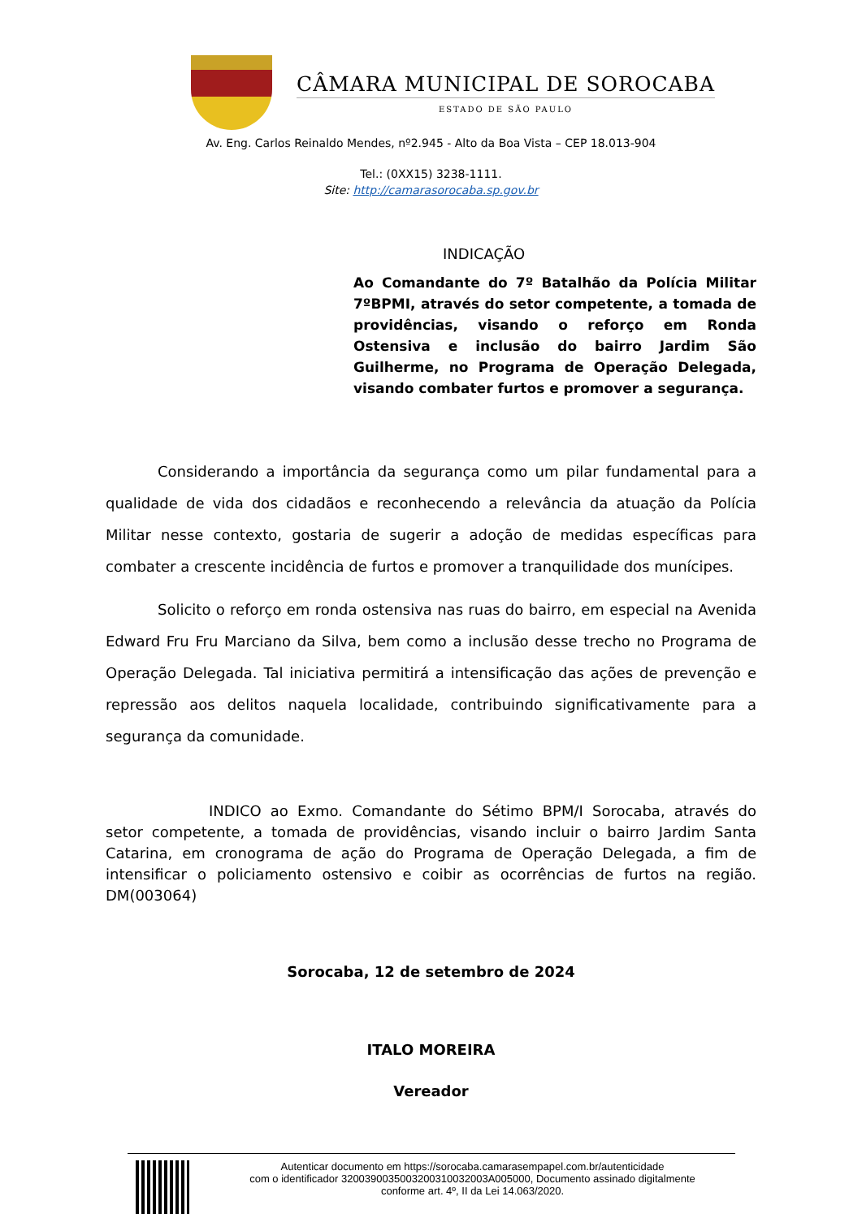CÂMARA MUNICIPAL DE SOROCABA
ESTADO DE SÃO PAULO
Av. Eng. Carlos Reinaldo Mendes, nº2.945 - Alto da Boa Vista – CEP 18.013-904
Tel.: (0XX15) 3238-1111.
Site: http://camarasorocaba.sp.gov.br
INDICAÇÃO
Ao Comandante do 7º Batalhão da Polícia Militar 7ºBPMI, através do setor competente, a tomada de providências, visando o reforço em Ronda Ostensiva e inclusão do bairro Jardim São Guilherme, no Programa de Operação Delegada, visando combater furtos e promover a segurança.
Considerando a importância da segurança como um pilar fundamental para a qualidade de vida dos cidadãos e reconhecendo a relevância da atuação da Polícia Militar nesse contexto, gostaria de sugerir a adoção de medidas específicas para combater a crescente incidência de furtos e promover a tranquilidade dos munícipes.
Solicito o reforço em ronda ostensiva nas ruas do bairro, em especial na Avenida Edward Fru Fru Marciano da Silva, bem como a inclusão desse trecho no Programa de Operação Delegada. Tal iniciativa permitirá a intensificação das ações de prevenção e repressão aos delitos naquela localidade, contribuindo significativamente para a segurança da comunidade.
INDICO ao Exmo. Comandante do Sétimo BPM/I Sorocaba, através do setor competente, a tomada de providências, visando incluir o bairro Jardim Santa Catarina, em cronograma de ação do Programa de Operação Delegada, a fim de intensificar o policiamento ostensivo e coibir as ocorrências de furtos na região. DM(003064)
Sorocaba, 12 de setembro de 2024
ITALO MOREIRA
Vereador
Autenticar documento em https://sorocaba.camarasempapel.com.br/autenticidade
com o identificador 3200390035003200310032003A005000, Documento assinado digitalmente
conforme art. 4º, II da Lei 14.063/2020.